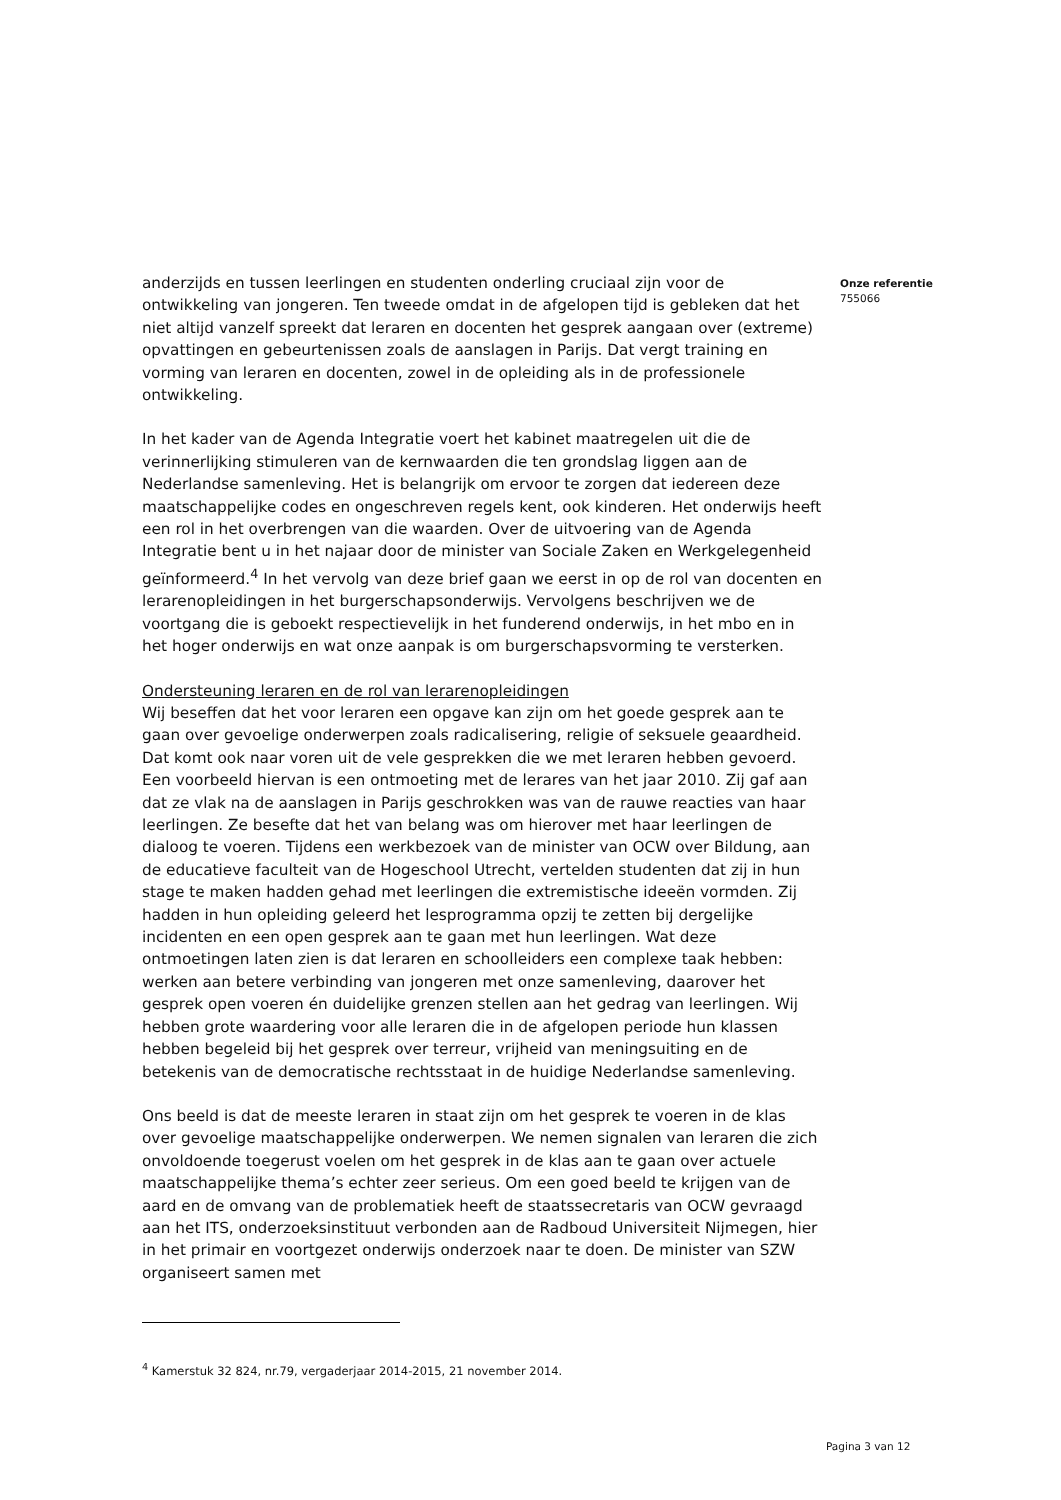anderzijds en tussen leerlingen en studenten onderling cruciaal zijn voor de ontwikkeling van jongeren. Ten tweede omdat in de afgelopen tijd is gebleken dat het niet altijd vanzelf spreekt dat leraren en docenten het gesprek aangaan over (extreme) opvattingen en gebeurtenissen zoals de aanslagen in Parijs. Dat vergt training en vorming van leraren en docenten, zowel in de opleiding als in de professionele ontwikkeling.
In het kader van de Agenda Integratie voert het kabinet maatregelen uit die de verinnerlijking stimuleren van de kernwaarden die ten grondslag liggen aan de Nederlandse samenleving. Het is belangrijk om ervoor te zorgen dat iedereen deze maatschappelijke codes en ongeschreven regels kent, ook kinderen. Het onderwijs heeft een rol in het overbrengen van die waarden. Over de uitvoering van de Agenda Integratie bent u in het najaar door de minister van Sociale Zaken en Werkgelegenheid geïnformeerd.<sup>4</sup> In het vervolg van deze brief gaan we eerst in op de rol van docenten en lerarenopleidingen in het burgerschapsonderwijs. Vervolgens beschrijven we de voortgang die is geboekt respectievelijk in het funderend onderwijs, in het mbo en in het hoger onderwijs en wat onze aanpak is om burgerschapsvorming te versterken.
Ondersteuning leraren en de rol van lerarenopleidingen
Wij beseffen dat het voor leraren een opgave kan zijn om het goede gesprek aan te gaan over gevoelige onderwerpen zoals radicalisering, religie of seksuele geaardheid. Dat komt ook naar voren uit de vele gesprekken die we met leraren hebben gevoerd. Een voorbeeld hiervan is een ontmoeting met de lerares van het jaar 2010. Zij gaf aan dat ze vlak na de aanslagen in Parijs geschrokken was van de rauwe reacties van haar leerlingen. Ze besefte dat het van belang was om hierover met haar leerlingen de dialoog te voeren. Tijdens een werkbezoek van de minister van OCW over Bildung, aan de educatieve faculteit van de Hogeschool Utrecht, vertelden studenten dat zij in hun stage te maken hadden gehad met leerlingen die extremistische ideeën vormden. Zij hadden in hun opleiding geleerd het lesprogramma opzij te zetten bij dergelijke incidenten en een open gesprek aan te gaan met hun leerlingen. Wat deze ontmoetingen laten zien is dat leraren en schoolleiders een complexe taak hebben: werken aan betere verbinding van jongeren met onze samenleving, daarover het gesprek open voeren én duidelijke grenzen stellen aan het gedrag van leerlingen. Wij hebben grote waardering voor alle leraren die in de afgelopen periode hun klassen hebben begeleid bij het gesprek over terreur, vrijheid van meningsuiting en de betekenis van de democratische rechtsstaat in de huidige Nederlandse samenleving.
Ons beeld is dat de meeste leraren in staat zijn om het gesprek te voeren in de klas over gevoelige maatschappelijke onderwerpen. We nemen signalen van leraren die zich onvoldoende toegerust voelen om het gesprek in de klas aan te gaan over actuele maatschappelijke thema’s echter zeer serieus. Om een goed beeld te krijgen van de aard en de omvang van de problematiek heeft de staatssecretaris van OCW gevraagd aan het ITS, onderzoeksinstituut verbonden aan de Radboud Universiteit Nijmegen, hier in het primair en voortgezet onderwijs onderzoek naar te doen. De minister van SZW organiseert samen met
Onze referentie
755066
<sup>4</sup> Kamerstuk 32 824, nr.79, vergaderjaar 2014-2015, 21 november 2014.
Pagina 3 van 12